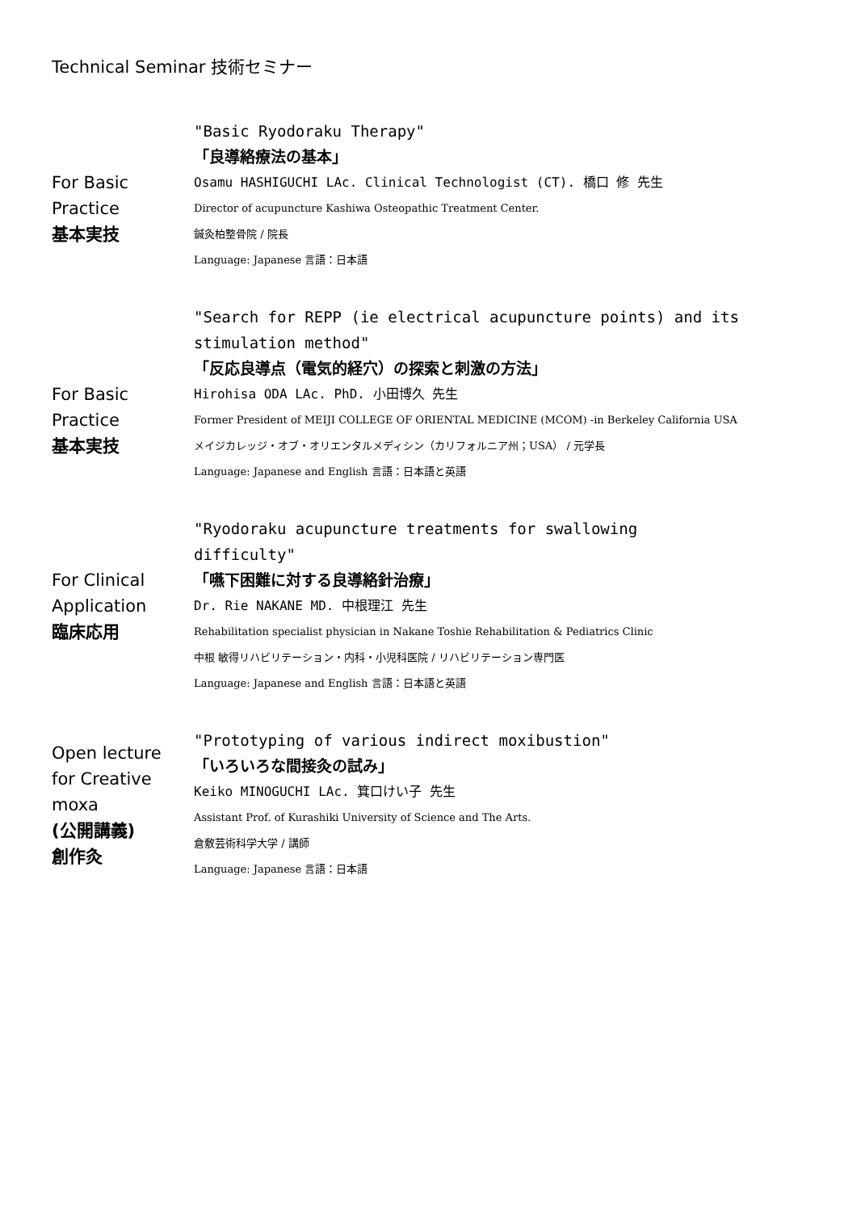Technical Seminar 技術セミナー
For Basic
Practice
基本実技
"Basic Ryodoraku Therapy"
「良導絡療法の基本」
Osamu HASHIGUCHI LAc. Clinical Technologist (CT). 橋口 修 先生
Director of acupuncture Kashiwa Osteopathic Treatment Center.
鍼灸柏整骨院 / 院長
Language: Japanese 言語：日本語
For Basic
Practice
基本実技
"Search for REPP (ie electrical acupuncture points) and its stimulation method"
「反応良導点（電気的経穴）の探索と刺激の方法」
Hirohisa ODA LAc. PhD. 小田博久 先生
Former President of MEIJI COLLEGE OF ORIENTAL MEDICINE (MCOM) -in Berkeley California USA
メイジカレッジ・オブ・オリエンタルメディシン（カリフォルニア州；USA） / 元学長
Language: Japanese and English 言語：日本語と英語
For Clinical
Application
臨床応用
"Ryodoraku acupuncture treatments for swallowing difficulty"
「嚥下困難に対する良導絡針治療」
Dr. Rie NAKANE MD. 中根理江 先生
Rehabilitation specialist physician in Nakane Toshie Rehabilitation & Pediatrics Clinic
中根 敏得リハビリテーション・内科・小児科医院 / リハビリテーション専門医
Language: Japanese and English 言語：日本語と英語
Open lecture
for Creative
moxa
(公開講義)
創作灸
"Prototyping of various indirect moxibustion"
「いろいろな間接灸の試み」
Keiko MINOGUCHI LAc. 箕口けい子 先生
Assistant Prof. of Kurashiki University of Science and The Arts.
倉敷芸術科学大学 / 講師
Language: Japanese 言語：日本語